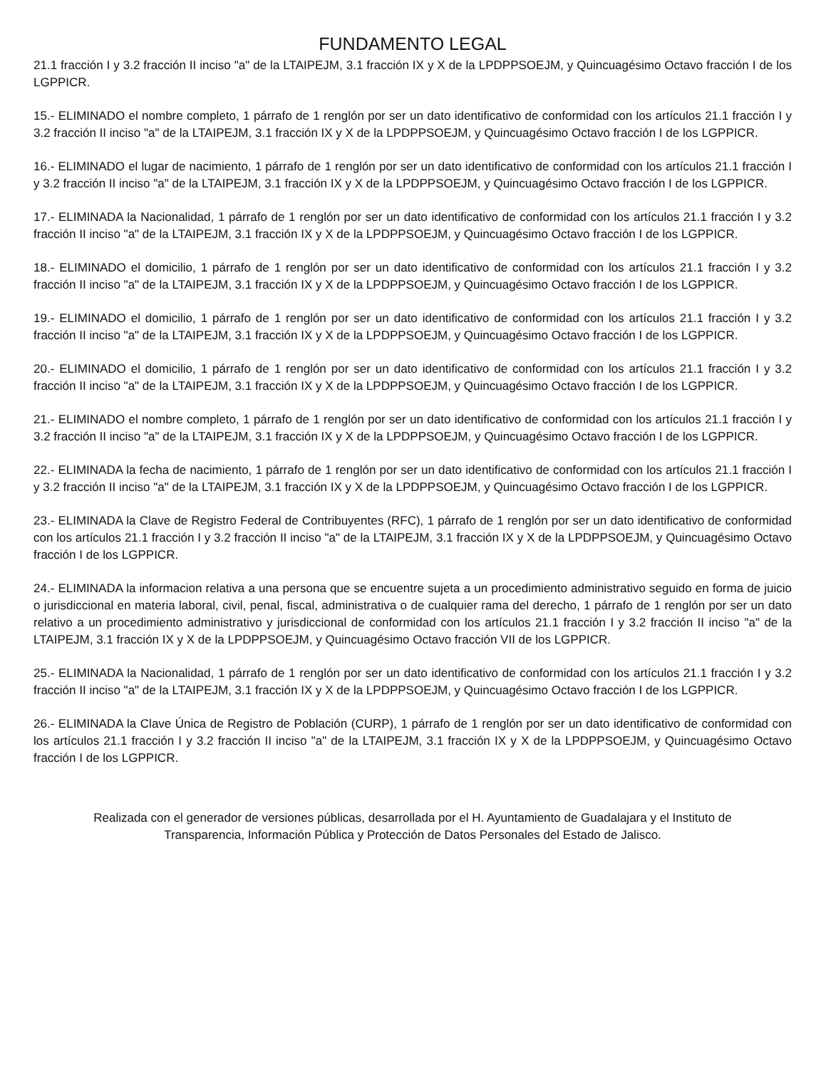FUNDAMENTO LEGAL
21.1 fracción I y 3.2 fracción II inciso "a" de la LTAIPEJM, 3.1 fracción IX y X de la LPDPPSOEJM, y Quincuagésimo Octavo fracción I de los LGPPICR.
15.- ELIMINADO el nombre completo, 1 párrafo de 1 renglón por ser un dato identificativo de conformidad con los artículos 21.1 fracción I y 3.2 fracción II inciso "a" de la LTAIPEJM, 3.1 fracción IX y X de la LPDPPSOEJM, y Quincuagésimo Octavo fracción I de los LGPPICR.
16.- ELIMINADO el lugar de nacimiento, 1 párrafo de 1 renglón por ser un dato identificativo de conformidad con los artículos 21.1 fracción I y 3.2 fracción II inciso "a" de la LTAIPEJM, 3.1 fracción IX y X de la LPDPPSOEJM, y Quincuagésimo Octavo fracción I de los LGPPICR.
17.- ELIMINADA la Nacionalidad, 1 párrafo de 1 renglón por ser un dato identificativo de conformidad con los artículos 21.1 fracción I y 3.2 fracción II inciso "a" de la LTAIPEJM, 3.1 fracción IX y X de la LPDPPSOEJM, y Quincuagésimo Octavo fracción I de los LGPPICR.
18.- ELIMINADO el domicilio, 1 párrafo de 1 renglón por ser un dato identificativo de conformidad con los artículos 21.1 fracción I y 3.2 fracción II inciso "a" de la LTAIPEJM, 3.1 fracción IX y X de la LPDPPSOEJM, y Quincuagésimo Octavo fracción I de los LGPPICR.
19.- ELIMINADO el domicilio, 1 párrafo de 1 renglón por ser un dato identificativo de conformidad con los artículos 21.1 fracción I y 3.2 fracción II inciso "a" de la LTAIPEJM, 3.1 fracción IX y X de la LPDPPSOEJM, y Quincuagésimo Octavo fracción I de los LGPPICR.
20.- ELIMINADO el domicilio, 1 párrafo de 1 renglón por ser un dato identificativo de conformidad con los artículos 21.1 fracción I y 3.2 fracción II inciso "a" de la LTAIPEJM, 3.1 fracción IX y X de la LPDPPSOEJM, y Quincuagésimo Octavo fracción I de los LGPPICR.
21.- ELIMINADO el nombre completo, 1 párrafo de 1 renglón por ser un dato identificativo de conformidad con los artículos 21.1 fracción I y 3.2 fracción II inciso "a" de la LTAIPEJM, 3.1 fracción IX y X de la LPDPPSOEJM, y Quincuagésimo Octavo fracción I de los LGPPICR.
22.- ELIMINADA la fecha de nacimiento, 1 párrafo de 1 renglón por ser un dato identificativo de conformidad con los artículos 21.1 fracción I y 3.2 fracción II inciso "a" de la LTAIPEJM, 3.1 fracción IX y X de la LPDPPSOEJM, y Quincuagésimo Octavo fracción I de los LGPPICR.
23.- ELIMINADA la Clave de Registro Federal de Contribuyentes (RFC), 1 párrafo de 1 renglón por ser un dato identificativo de conformidad con los artículos 21.1 fracción I y 3.2 fracción II inciso "a" de la LTAIPEJM, 3.1 fracción IX y X de la LPDPPSOEJM, y Quincuagésimo Octavo fracción I de los LGPPICR.
24.- ELIMINADA la informacion relativa a una persona que se encuentre sujeta a un procedimiento administrativo seguido en forma de juicio o jurisdiccional en materia laboral, civil, penal, fiscal, administrativa o de cualquier rama del derecho, 1 párrafo de 1 renglón por ser un dato relativo a un procedimiento administrativo y jurisdiccional de conformidad con los artículos 21.1 fracción I y 3.2 fracción II inciso "a" de la LTAIPEJM, 3.1 fracción IX y X de la LPDPPSOEJM, y Quincuagésimo Octavo fracción VII de los LGPPICR.
25.- ELIMINADA la Nacionalidad, 1 párrafo de 1 renglón por ser un dato identificativo de conformidad con los artículos 21.1 fracción I y 3.2 fracción II inciso "a" de la LTAIPEJM, 3.1 fracción IX y X de la LPDPPSOEJM, y Quincuagésimo Octavo fracción I de los LGPPICR.
26.- ELIMINADA la Clave Única de Registro de Población (CURP), 1 párrafo de 1 renglón por ser un dato identificativo de conformidad con los artículos 21.1 fracción I y 3.2 fracción II inciso "a" de la LTAIPEJM, 3.1 fracción IX y X de la LPDPPSOEJM, y Quincuagésimo Octavo fracción I de los LGPPICR.
Realizada con el generador de versiones públicas, desarrollada por el H. Ayuntamiento de Guadalajara y el Instituto de
Transparencia, Información Pública y Protección de Datos Personales del Estado de Jalisco.